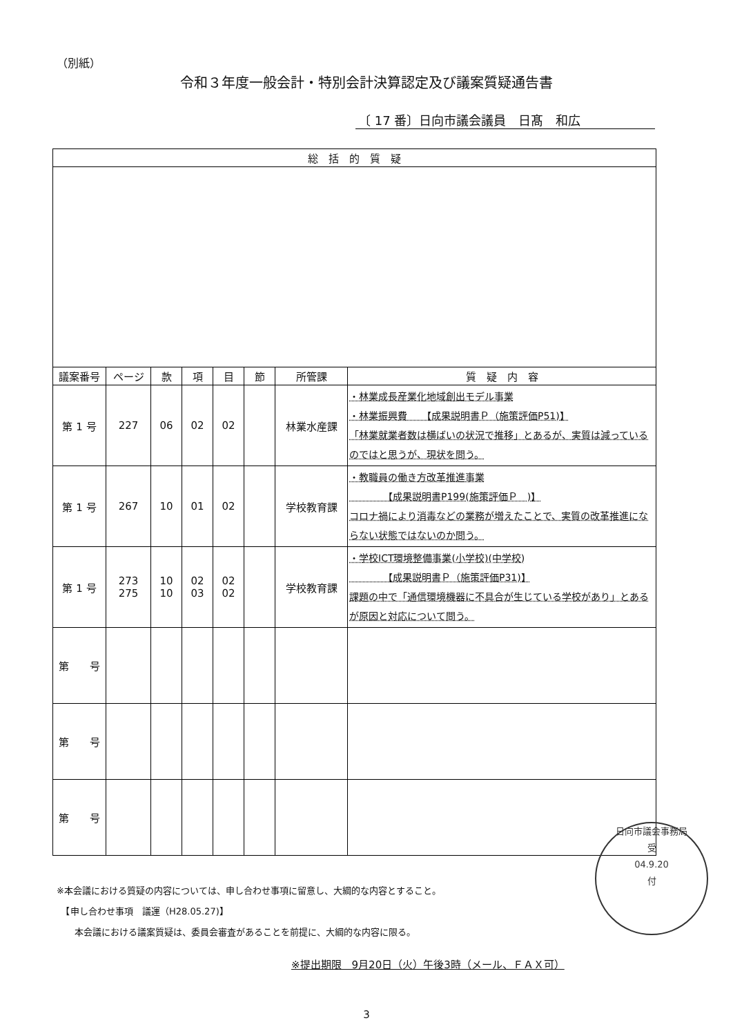（別紙）
令和３年度一般会計・特別会計決算認定及び議案質疑通告書
〔 17 番〕日向市議会議員　日髙　和広
| 総 括 的 質 疑 | | | | | | | |
| --- | --- | --- | --- | --- | --- | --- | --- |
| 議案番号 | ページ | 款 | 項 | 目 | 節 | 所管課 | 質 疑 内 容 |
| 第 1 号 | 227 | 06 | 02 | 02 | | 林業水産課 | ・林業成長産業化地域創出モデル事業 ・林業振興費 【成果説明書Ｐ（施策評価P51)】 「林業就業者数は横ばいの状況で推移」とあるが、実質は減っているのではと思うが、現状を問う。 |
| 第 1 号 | 267 | 10 | 01 | 02 | | 学校教育課 | ・教職員の働き方改革推進事業 【成果説明書P199(施策評価Ｐ )】 コロナ禍により消毒などの業務が増えたことで、実質の改革推進にならない状態ではないのか問う。 |
| 第 1 号 | 273 275 | 10 10 | 02 03 | 02 02 | | 学校教育課 | ・学校ICT環境整備事業(小学校)(中学校) 【成果説明書Ｐ（施策評価P31)】 課題の中で「通信環境機器に不具合が生じている学校があり」とあるが原因と対応について問う。 |
| 第 号 | | | | | | | |
| 第 号 | | | | | | | |
| 第 号 | | | | | | | |
日向市議会事務局
受
04.9.20
付
※本会議における質疑の内容については、申し合わせ事項に留意し、大綱的な内容とすること。
　【申し合わせ事項　議運（H28.05.27)】
　　本会議における議案質疑は、委員会審査があることを前提に、大綱的な内容に限る。
※提出期限　9月20日（火）午後3時（メール、ＦＡＸ可）
3